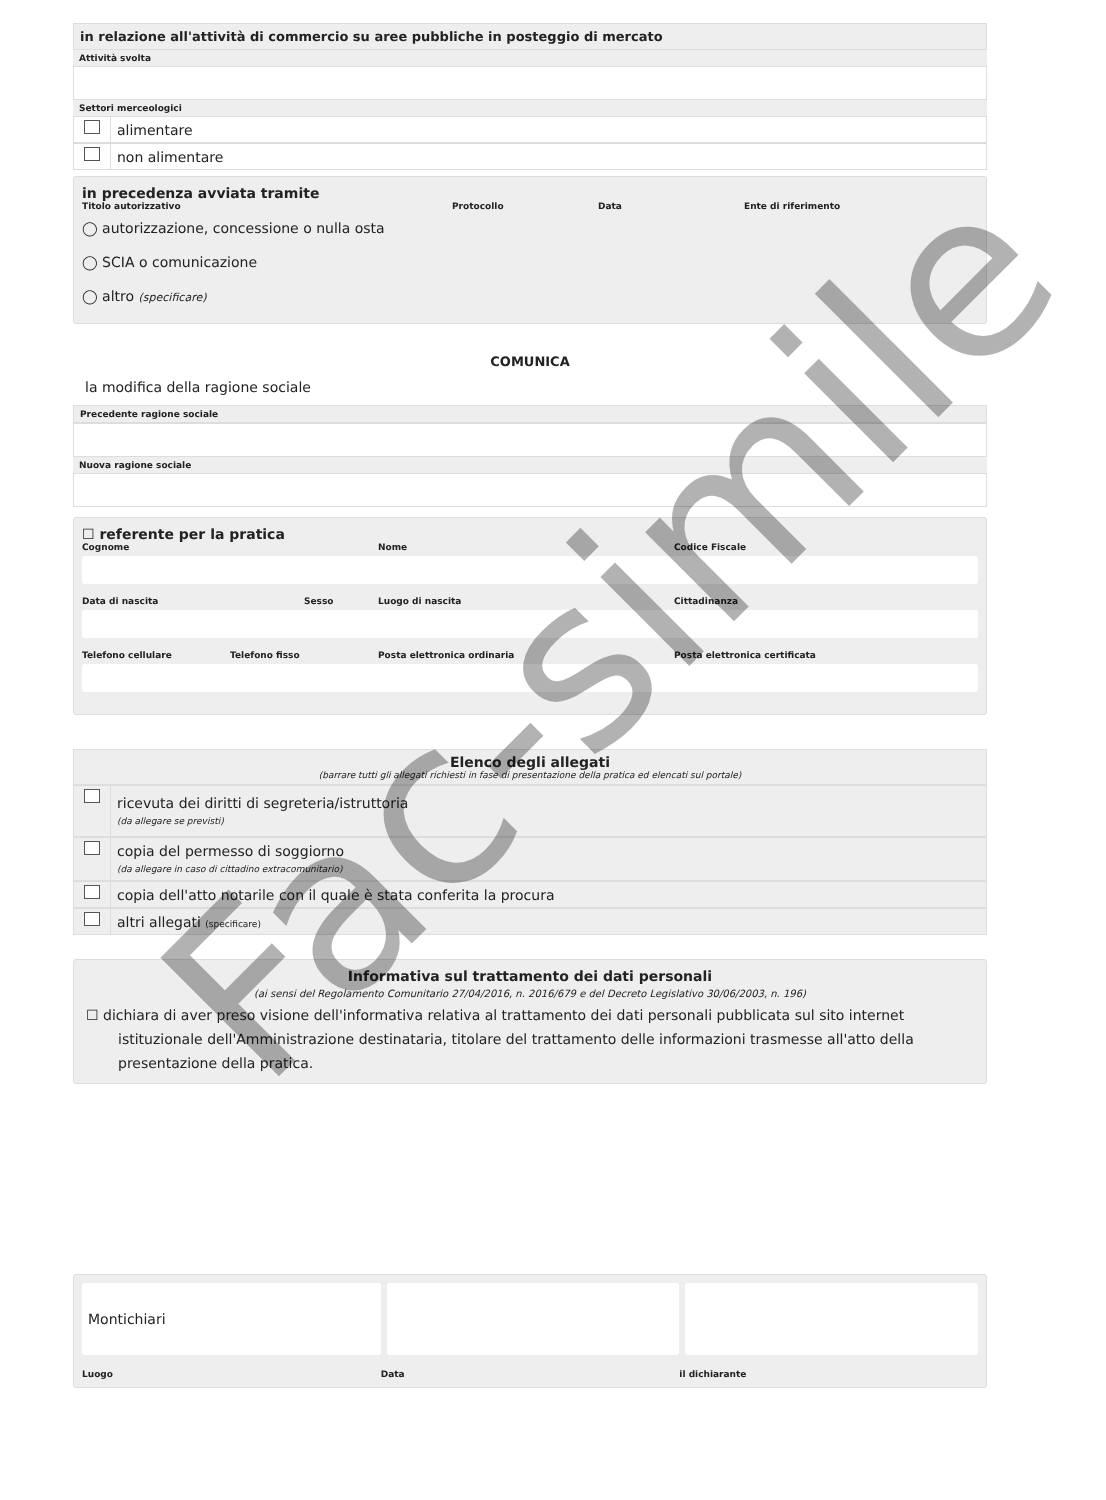in relazione all'attività di commercio su aree pubbliche in posteggio di mercato
Attività svolta
Settori merceologici
alimentare
non alimentare
in precedenza avviata tramite
Titolo autorizzativo Protocollo Data Ente di riferimento
◯ autorizzazione, concessione o nulla osta
◯ SCIA o comunicazione
◯ altro (specificare)
COMUNICA
la modifica della ragione sociale
Precedente ragione sociale
Nuova ragione sociale
☐ referente per la pratica
Cognome Nome Codice Fiscale
Data di nascita Sesso Luogo di nascita Cittadinanza
Telefono cellulare Telefono fisso Posta elettronica ordinaria Posta elettronica certificata
Elenco degli allegati
(barrare tutti gli allegati richiesti in fase di presentazione della pratica ed elencati sul portale)
ricevuta dei diritti di segreteria/istruttoria
(da allegare se previsti)
copia del permesso di soggiorno
(da allegare in caso di cittadino extracomunitario)
copia dell'atto notarile con il quale è stata conferita la procura
altri allegati (specificare)
Informativa sul trattamento dei dati personali
(ai sensi del Regolamento Comunitario 27/04/2016, n. 2016/679 e del Decreto Legislativo 30/06/2003, n. 196)
☐ dichiara di aver preso visione dell'informativa relativa al trattamento dei dati personali pubblicata sul sito internet istituzionale dell'Amministrazione destinataria, titolare del trattamento delle informazioni trasmesse all'atto della presentazione della pratica.
Montichiari
Luogo Data il dichiarante
Fac-simile